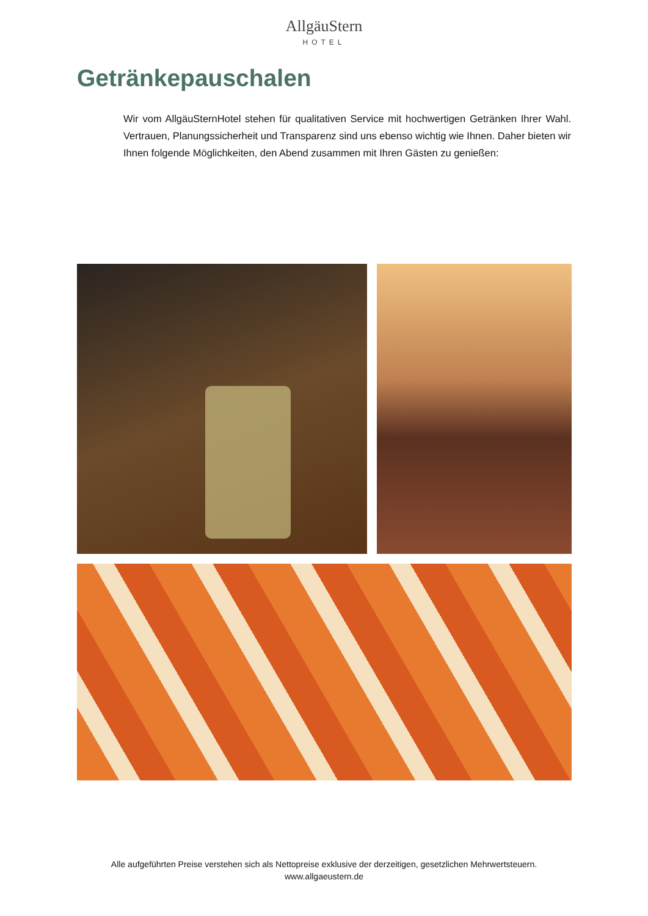AllgäuStern
HOTEL
Getränkepauschalen
Wir vom AllgäuSternHotel stehen für qualitativen Service mit hochwertigen Getränken Ihrer Wahl. Vertrauen, Planungssicherheit und Transparenz sind uns ebenso wichtig wie Ihnen. Daher bieten wir Ihnen folgende Möglichkeiten, den Abend zusammen mit Ihren Gästen zu genießen:
Alle aufgeführten Preise verstehen sich als Nettopreise exklusive der derzeitigen, gesetzlichen Mehrwertsteuern.
www.allgaeustern.de